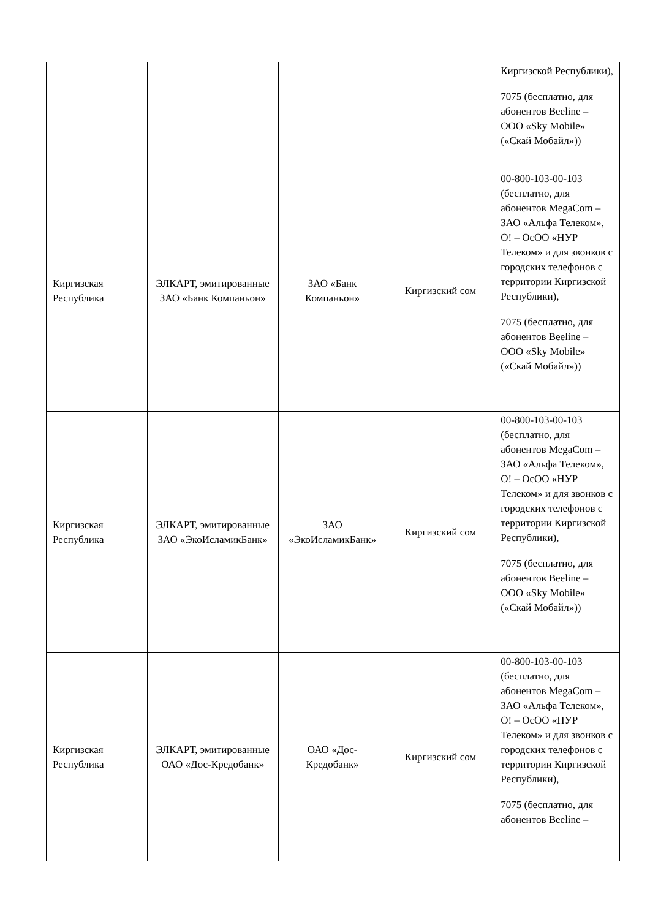| | | | | Киргизской Республики), 7075 (бесплатно, для абонентов Beeline – ООО «Sky Mobile» («Скай Мобайл»)) |
| Киргизская Республика | ЭЛКАРТ, эмитированные ЗАО «Банк Компаньон» | ЗАО «Банк Компаньон» | Киргизский сом | 00-800-103-00-103 (бесплатно, для абонентов MegaCom – ЗАО «Альфа Телеком», О! – ОсОО «НУР Телеком» и для звонков с городских телефонов с территории Киргизской Республики), 7075 (бесплатно, для абонентов Beeline – ООО «Sky Mobile» («Скай Мобайл»)) |
| Киргизская Республика | ЭЛКАРТ, эмитированные ЗАО «ЭкоИсламикБанк» | ЗАО «ЭкоИсламикБанк» | Киргизский сом | 00-800-103-00-103 (бесплатно, для абонентов MegaCom – ЗАО «Альфа Телеком», О! – ОсОО «НУР Телеком» и для звонков с городских телефонов с территории Киргизской Республики), 7075 (бесплатно, для абонентов Beeline – ООО «Sky Mobile» («Скай Мобайл»)) |
| Киргизская Республика | ЭЛКАРТ, эмитированные ОАО «Дос-Кредобанк» | ОАО «Дос-Кредобанк» | Киргизский сом | 00-800-103-00-103 (бесплатно, для абонентов MegaCom – ЗАО «Альфа Телеком», О! – ОсОО «НУР Телеком» и для звонков с городских телефонов с территории Киргизской Республики), 7075 (бесплатно, для абонентов Beeline – |